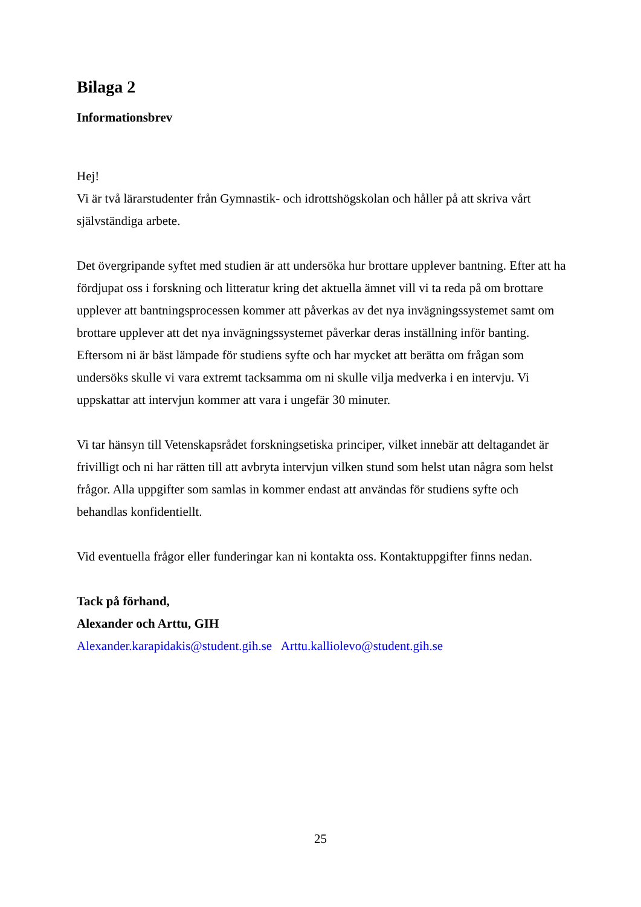Bilaga 2
Informationsbrev
Hej!
Vi är två lärarstudenter från Gymnastik- och idrottshögskolan och håller på att skriva vårt självständiga arbete.
Det övergripande syftet med studien är att undersöka hur brottare upplever bantning. Efter att ha fördjupat oss i forskning och litteratur kring det aktuella ämnet vill vi ta reda på om brottare upplever att bantningsprocessen kommer att påverkas av det nya invägningssystemet samt om brottare upplever att det nya invägningssystemet påverkar deras inställning inför banting. Eftersom ni är bäst lämpade för studiens syfte och har mycket att berätta om frågan som undersöks skulle vi vara extremt tacksamma om ni skulle vilja medverka i en intervju. Vi uppskattar att intervjun kommer att vara i ungefär 30 minuter.
Vi tar hänsyn till Vetenskapsrådet forskningsetiska principer, vilket innebär att deltagandet är frivilligt och ni har rätten till att avbryta intervjun vilken stund som helst utan några som helst frågor. Alla uppgifter som samlas in kommer endast att användas för studiens syfte och behandlas konfidentiellt.
Vid eventuella frågor eller funderingar kan ni kontakta oss. Kontaktuppgifter finns nedan.
Tack på förhand,
Alexander och Arttu, GIH
Alexander.karapidakis@student.gih.se Arttu.kalliolevo@student.gih.se
25